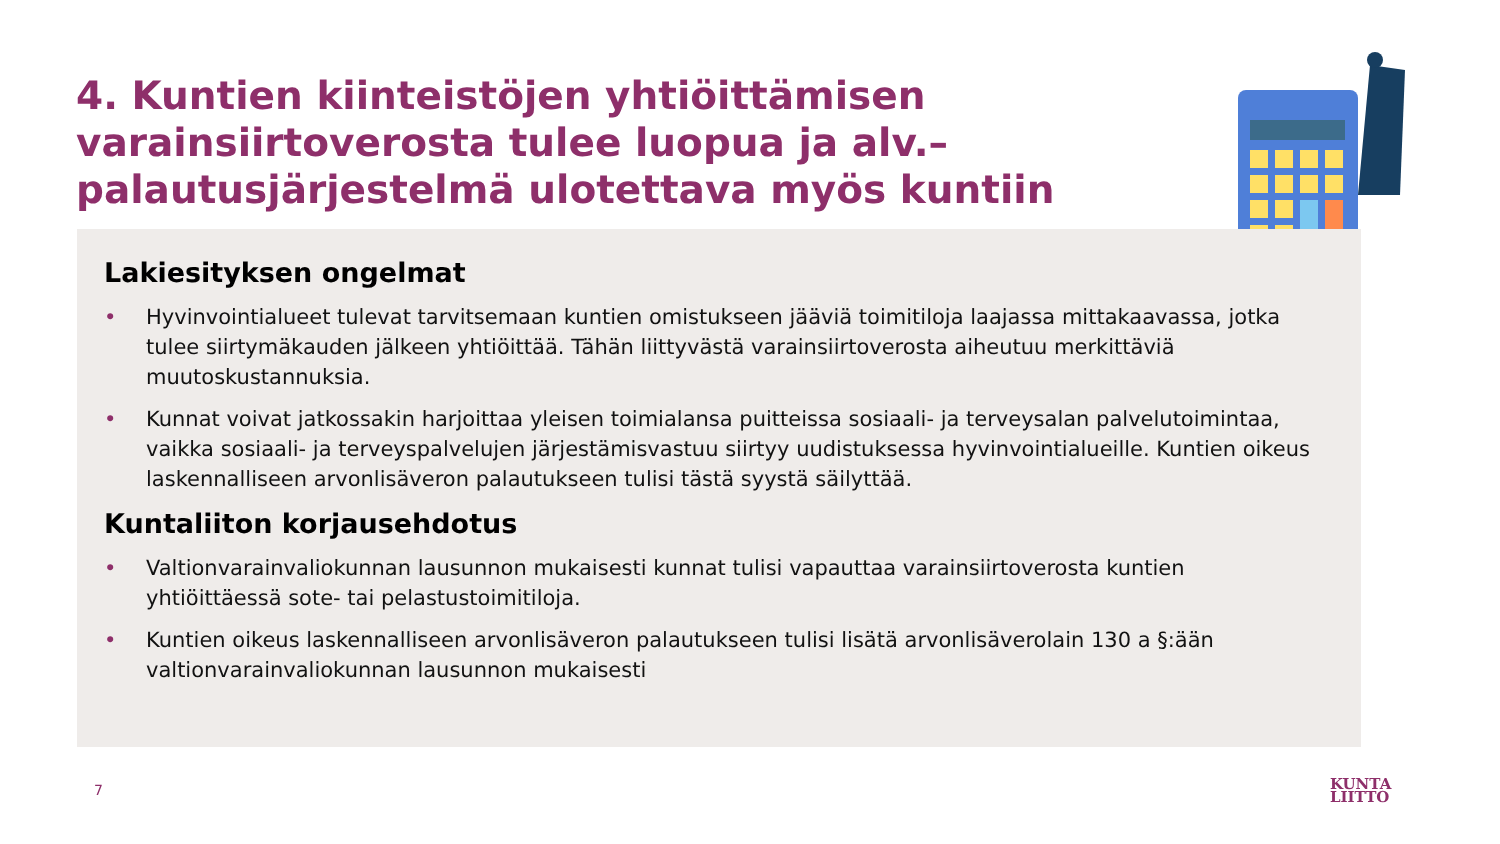4. Kuntien kiinteistöjen yhtiöittämisen varainsiirtoverosta tulee luopua ja alv.–palautusjärjestelmä ulotettava myös kuntiin
Lakiesityksen ongelmat
• Hyvinvointialueet tulevat tarvitsemaan kuntien omistukseen jääviä toimitiloja laajassa mittakaavassa, jotka tulee siirtymäkauden jälkeen yhtiöittää. Tähän liittyvästä varainsiirtoverosta aiheutuu merkittäviä muutoskustannuksia.
• Kunnat voivat jatkossakin harjoittaa yleisen toimialansa puitteissa sosiaali- ja terveysalan palvelutoimintaa, vaikka sosiaali- ja terveyspalvelujen järjestämisvastuu siirtyy uudistuksessa hyvinvointialueille. Kuntien oikeus laskennalliseen arvonlisäveron palautukseen tulisi tästä syystä säilyttää.
Kuntaliiton korjausehdotus
• Valtionvarainvaliokunnan lausunnon mukaisesti kunnat tulisi vapauttaa varainsiirtoverosta kuntien yhtiöittäessä sote- tai pelastustoimitiloja.
• Kuntien oikeus laskennalliseen arvonlisäveron palautukseen tulisi lisätä arvonlisäverolain 130 a §:ään valtionvarainvaliokunnan lausunnon mukaisesti
7
KUNTA
LIITTO